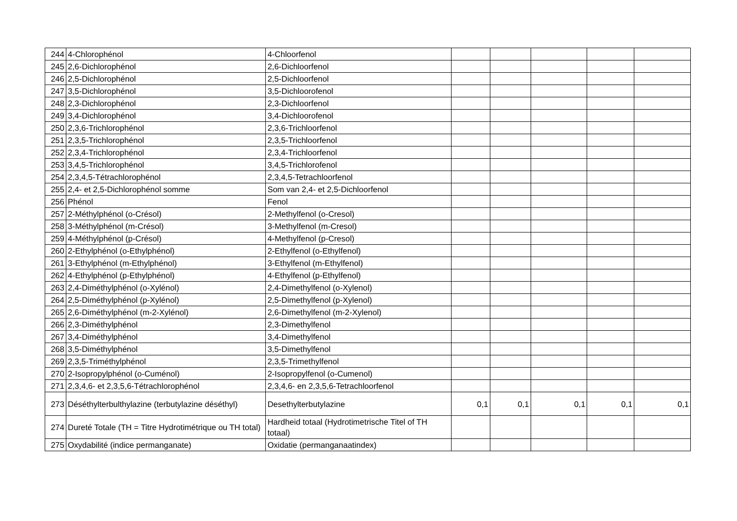| 244 | 4-Chlorophénol | 4-Chloorfenol | | | | | |
| 245 | 2,6-Dichlorophénol | 2,6-Dichloorfenol | | | | | |
| 246 | 2,5-Dichlorophénol | 2,5-Dichloorfenol | | | | | |
| 247 | 3,5-Dichlorophénol | 3,5-Dichloorofenol | | | | | |
| 248 | 2,3-Dichlorophénol | 2,3-Dichloorfenol | | | | | |
| 249 | 3,4-Dichlorophénol | 3,4-Dichloorofenol | | | | | |
| 250 | 2,3,6-Trichlorophénol | 2,3,6-Trichloorfenol | | | | | |
| 251 | 2,3,5-Trichlorophénol | 2,3,5-Trichloorfenol | | | | | |
| 252 | 2,3,4-Trichlorophénol | 2,3,4-Trichloorfenol | | | | | |
| 253 | 3,4,5-Trichlorophénol | 3,4,5-Trichlorofenol | | | | | |
| 254 | 2,3,4,5-Tétrachlorophénol | 2,3,4,5-Tetrachloorfenol | | | | | |
| 255 | 2,4- et 2,5-Dichlorophénol somme | Som van 2,4- et 2,5-Dichloorfenol | | | | | |
| 256 | Phénol | Fenol | | | | | |
| 257 | 2-Méthylphénol (o-Crésol) | 2-Methylfenol (o-Cresol) | | | | | |
| 258 | 3-Méthylphénol (m-Crésol) | 3-Methylfenol (m-Cresol) | | | | | |
| 259 | 4-Méthylphénol (p-Crésol) | 4-Methylfenol (p-Cresol) | | | | | |
| 260 | 2-Ethylphénol (o-Ethylphénol) | 2-Ethylfenol (o-Ethylfenol) | | | | | |
| 261 | 3-Ethylphénol (m-Ethylphénol) | 3-Ethylfenol (m-Ethylfenol) | | | | | |
| 262 | 4-Ethylphénol (p-Ethylphénol) | 4-Ethylfenol (p-Ethylfenol) | | | | | |
| 263 | 2,4-Diméthylphénol (o-Xylénol) | 2,4-Dimethylfenol (o-Xylenol) | | | | | |
| 264 | 2,5-Diméthylphénol (p-Xylénol) | 2,5-Dimethylfenol (p-Xylenol) | | | | | |
| 265 | 2,6-Diméthylphénol (m-2-Xylénol) | 2,6-Dimethylfenol (m-2-Xylenol) | | | | | |
| 266 | 2,3-Diméthylphénol | 2,3-Dimethylfenol | | | | | |
| 267 | 3,4-Diméthylphénol | 3,4-Dimethylfenol | | | | | |
| 268 | 3,5-Diméthylphénol | 3,5-Dimethylfenol | | | | | |
| 269 | 2,3,5-Triméthylphénol | 2,3,5-Trimethylfenol | | | | | |
| 270 | 2-Isopropylphénol (o-Cuménol) | 2-Isopropylfenol (o-Cumenol) | | | | | |
| 271 | 2,3,4,6- et 2,3,5,6-Tétrachlorophénol | 2,3,4,6- en 2,3,5,6-Tetrachloorfenol | | | | | |
| 273 | Déséthylterbulthylazine (terbutylazine déséthyl) | Desethylterbutylazine | 0,1 | 0,1 | 0,1 | 0,1 | 0,1 |
| 274 | Dureté Totale (TH = Titre Hydrotimétrique ou TH total) | Hardheid totaal (Hydrotimetrische Titel of TH totaal) | | | | | |
| 275 | Oxydabilité (indice permanganate) | Oxidatie (permanganaatindex) | | | | | |